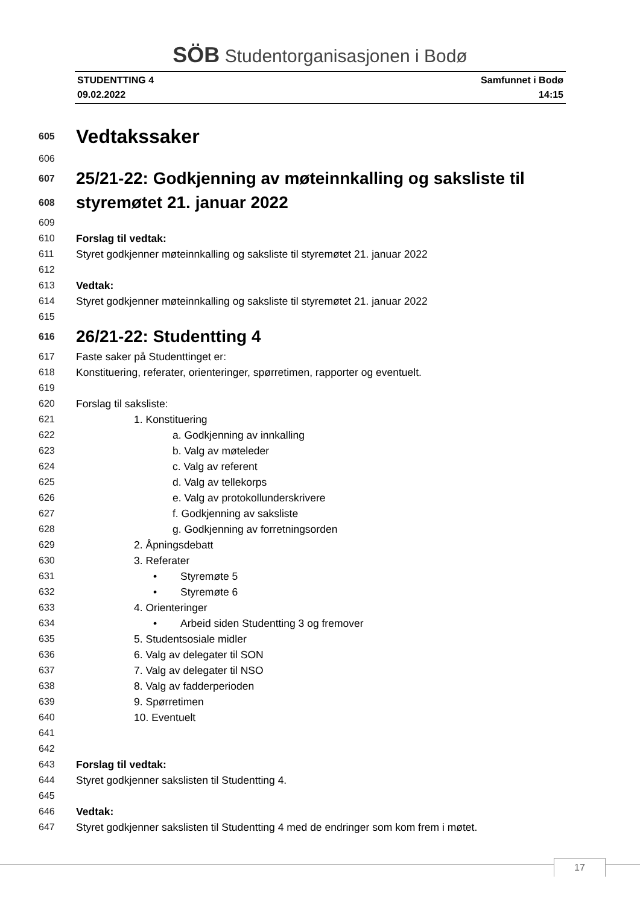SÖB Studentorganisasjonen i Bodø
STUDENTTING 4
09.02.2022
Samfunnet i Bodø
14:15
605 Vedtakssaker
606
607 25/21-22: Godkjenning av møteinnkalling og saksliste til
608 styremøtet 21. januar 2022
609
610 Forslag til vedtak:
611 Styret godkjenner møteinnkalling og saksliste til styremøtet 21. januar 2022
612
613 Vedtak:
614 Styret godkjenner møteinnkalling og saksliste til styremøtet 21. januar 2022
615
616 26/21-22: Studentting 4
617 Faste saker på Studenttinget er:
618 Konstituering, referater, orienteringer, spørretimen, rapporter og eventuelt.
619
620 Forslag til saksliste:
621 1. Konstituering
622 a. Godkjenning av innkalling
623 b. Valg av møteleder
624 c. Valg av referent
625 d. Valg av tellekorps
626 e. Valg av protokollunderskrivere
627 f. Godkjenning av saksliste
628 g. Godkjenning av forretningsorden
629 2. Åpningsdebatt
630 3. Referater
631 • Styremøte 5
632 • Styremøte 6
633 4. Orienteringer
634 • Arbeid siden Studentting 3 og fremover
635 5. Studentsosiale midler
636 6. Valg av delegater til SON
637 7. Valg av delegater til NSO
638 8. Valg av fadderperioden
639 9. Spørretimen
640 10. Eventuelt
641
642
643 Forslag til vedtak:
644 Styret godkjenner sakslisten til Studentting 4.
645
646 Vedtak:
647 Styret godkjenner sakslisten til Studentting 4 med de endringer som kom frem i møtet.
17